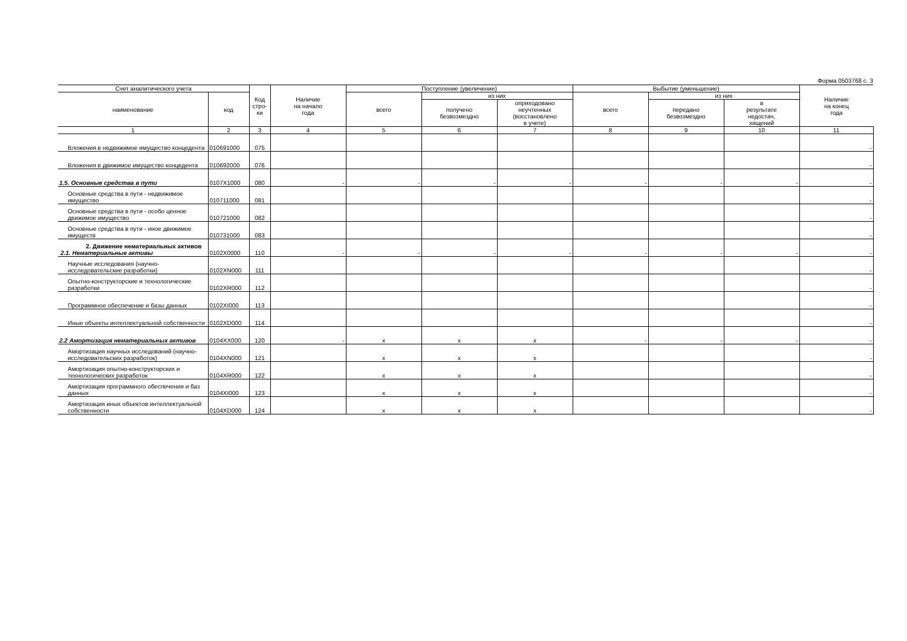Форма 0503768 с. 3
| Счет аналитического учета | | Код стро-ки | Наличие на начало года | Поступление (увеличение) | | | Выбытие (уменьшение) | | | Наличие на конец года |
| --- | --- | --- | --- | --- | --- | --- | --- | --- | --- | --- |
| наименование | код | | | всего | из них | | всего | из них | | |
| | | | | | получено безвозмездно | оприходовано неучтенных (восстановлено в учете) | | передано безвозмездно | в результате недостач, хищений | |
| 1 | 2 | 3 | 4 | 5 | 6 | 7 | 8 | 9 | 10 | 11 |
| Вложения в недвижимое имущество концедента | 010691000 | 075 | | | | | | | | - |
| Вложения в движимое имущество концедента | 010692000 | 076 | | | | | | | | - |
| 1.5. Основные средства в пути | 0107X1000 | 080 | - | - | - | - | - | - | - | - |
| Основные средства в пути - недвижимое имущество | 010711000 | 081 | | | | | | | | - |
| Основные средства в пути - особо ценное движимое имущество | 010721000 | 082 | | | | | | | | - |
| Основные средства в пути - иное движимое имуществ | 010731000 | 083 | | | | | | | | - |
| 2. Движение нематериальных активов 2.1. Нематериальные активы | 0102X0000 | 110 | - | - | - | - | - | - | - | - |
| Научные исследования (научно-исследовательские разработки) | 0102XN000 | 111 | | | | | | | | - |
| Опытно-конструкторские и технологические разработки | 0102XR000 | 112 | | | | | | | | - |
| Программное обеспечение и базы данных | 0102XI000 | 113 | | | | | | | | - |
| Иные объекты интеллектуальной собственности | 0102XD000 | 114 | | | | | | | | - |
| 2.2 Амортизация нематериальных активов | 0104XX000 | 120 | - | x | x | x | - | - | - | - |
| Амортизация научных исследований (научно-исследовательских разработок) | 0104XN000 | 121 | | x | x | x | | | | - |
| Амортизация опытно-конструкторских и технологических разработок | 0104XR000 | 122 | | x | x | x | | | | - |
| Амортизация программного обеспечения и баз данных | 0104XI000 | 123 | | x | x | x | | | | - |
| Амортизация иных объектов интеллектуальной собственности | 0104XD000 | 124 | | x | x | x | | | | - |